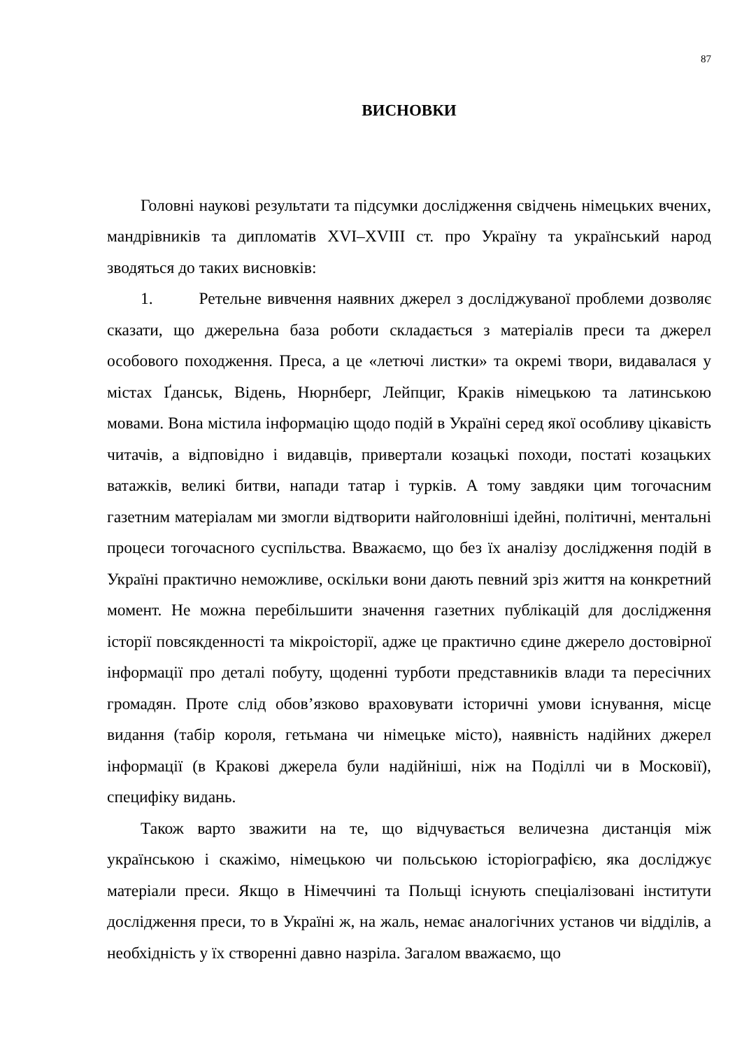87
ВИСНОВКИ
Головні наукові результати та підсумки дослідження свідчень німецьких вчених, мандрівників та дипломатів XVI–XVIII ст. про Україну та український народ зводяться до таких висновків:
1. Ретельне вивчення наявних джерел з досліджуваної проблеми дозволяє сказати, що джерельна база роботи складається з матеріалів преси та джерел особового походження. Преса, а це «летючі листки» та окремі твори, видавалася у містах Ґданськ, Відень, Нюрнберг, Лейпциг, Краків німецькою та латинською мовами. Вона містила інформацію щодо подій в Україні серед якої особливу цікавість читачів, а відповідно і видавців, привертали козацькі походи, постаті козацьких ватажків, великі битви, напади татар і турків. А тому завдяки цим тогочасним газетним матеріалам ми змогли відтворити найголовніші ідейні, політичні, ментальні процеси тогочасного суспільства. Вважаємо, що без їх аналізу дослідження подій в Україні практично неможливе, оскільки вони дають певний зріз життя на конкретний момент. Не можна перебільшити значення газетних публікацій для дослідження історії повсякденності та мікроісторії, адже це практично єдине джерело достовірної інформації про деталі побуту, щоденні турботи представників влади та пересічних громадян. Проте слід обов’язково враховувати історичні умови існування, місце видання (табір короля, гетьмана чи німецьке місто), наявність надійних джерел інформації (в Кракові джерела були надійніші, ніж на Поділлі чи в Московії), специфіку видань.
Також варто зважити на те, що відчувається величезна дистанція між українською і скажімо, німецькою чи польською історіографією, яка досліджує матеріали преси. Якщо в Німеччині та Польщі існують спеціалізовані інститути дослідження преси, то в Україні ж, на жаль, немає аналогічних установ чи відділів, а необхідність у їх створенні давно назріла. Загалом вважаємо, що